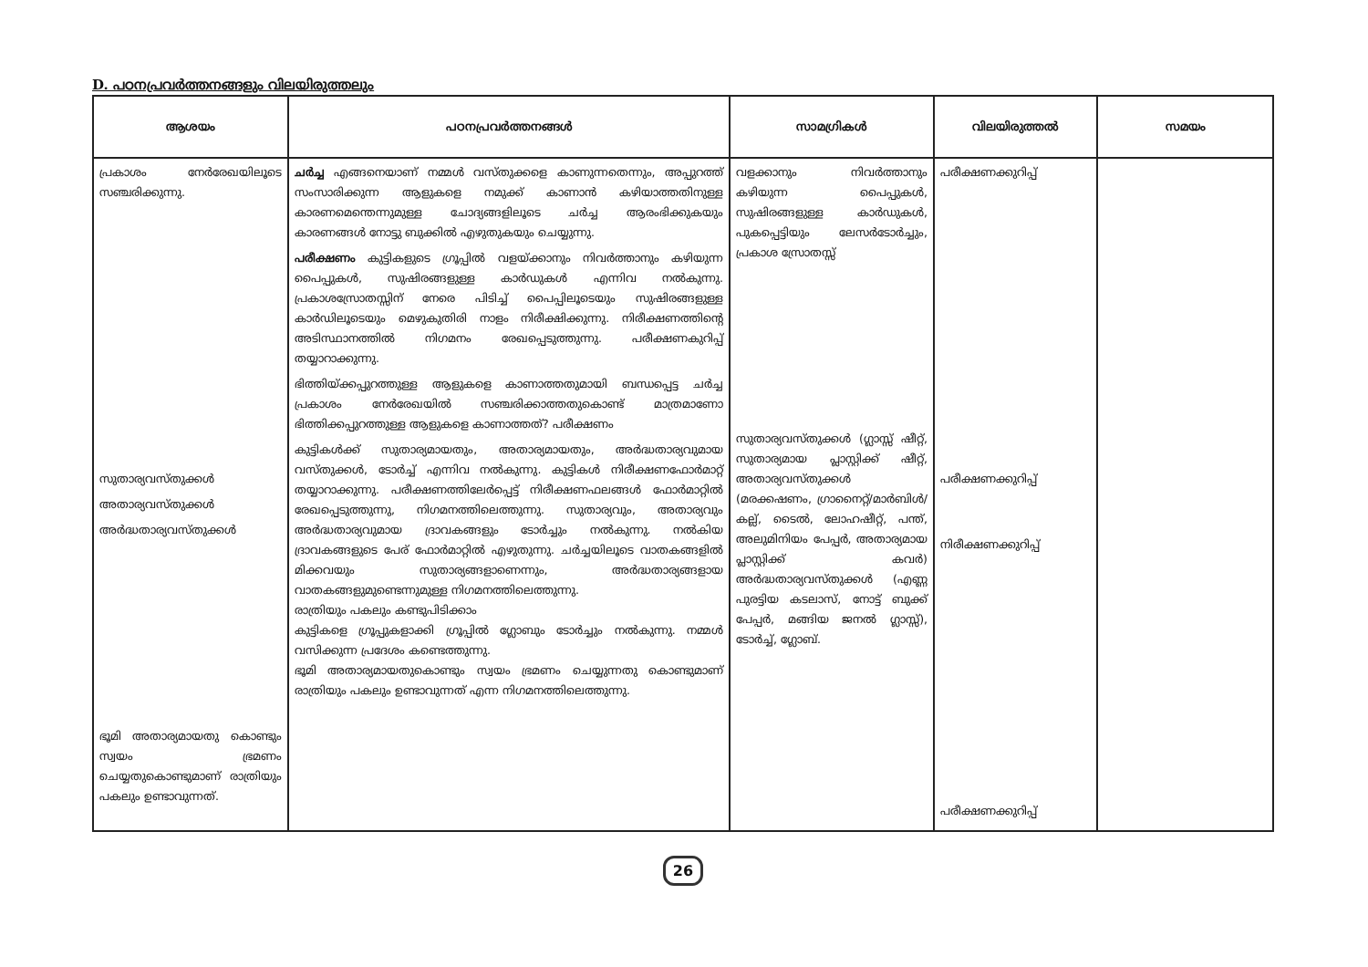D. പഠനപ്രവർത്തനങ്ങളും വിലയിരുത്തലും
| ആശയം | പഠനപ്രവർത്തനങ്ങൾ | സാമഗ്രികൾ | വിലയിരുത്തൽ | സമയം |
| --- | --- | --- | --- | --- |
| പ്രകാശം നേർരേഖയിലൂടെ സഞ്ചരിക്കുന്നു. സുതാര്യവസ്തുക്കൾ അതാര്യവസ്തുക്കൾ അർദ്ധതാര്യവസ്തുക്കൾ ഭൂമി അതാര്യമായതു കൊണ്ടും സ്വയം ഭ്രമണം ചെയ്യതുകൊണ്ടുമാണ് രാത്രിയും പകലും ഉണ്ടാവുന്നത്. | ചർച്ച എങ്ങനെയാണ് നമ്മൾ വസ്തുക്കളെ കാണുന്നതെന്നും, അപ്പുറത്ത് സംസാരിക്കുന്ന ആളുകളെ നമുക്ക് കാണാൻ കഴിയാത്തതിനുള്ള കാരണമെന്തെന്നുമുള്ള ചോദ്യങ്ങളിലൂടെ ചർച്ച ആരംഭിക്കുകയും കാരണങ്ങൾ നോട്ടു ബുക്കിൽ എഴുതുകയും ചെയ്യുന്നു. പരീക്ഷണം കുട്ടികളുടെ ഗ്രൂപ്പിൽ വളയ്ക്കാനും നിവർത്താനും കഴിയുന്ന പൈപ്പുകൾ, സുഷിരങ്ങളുള്ള കാർഡുകൾ എന്നിവ നൽകുന്നു. പ്രകാശസ്രോതസ്സിന് നേരെ പിടിച്ച് പൈപ്പിലൂടെയും സുഷിരങ്ങളുള്ള കാർഡിലൂടെയും മെഴുകുതിരി നാളം നിരീക്ഷിക്കുന്നു. നിരീക്ഷണത്തിന്റെ അടിസ്ഥാനത്തിൽ നിഗമനം രേഖപ്പെടുത്തുന്നു. പരീക്ഷണകുറിപ്പ് തയ്യാറാക്കുന്നു. ഭിത്തിയ്ക്കപ്പുറത്തുള്ള ആളുകളെ കാണാത്തതുമായി ബന്ധപ്പെട്ട ചർച്ച പ്രകാശം നേർരേഖയിൽ സഞ്ചരിക്കാത്തതുകൊണ്ട് മാത്രമാണോ ഭിത്തിക്കപ്പുറത്തുള്ള ആളുകളെ കാണാത്തത്? പരീക്ഷണം കുട്ടികൾക്ക് സുതാര്യമായതും, അതാര്യമായതും, അർദ്ധതാര്യവുമായ വസ്തുക്കൾ, ടോർച്ച് എന്നിവ നൽകുന്നു. കുട്ടികൾ നിരീക്ഷണഫോർമാറ്റ് തയ്യാറാക്കുന്നു. പരീക്ഷണത്തിലേർപ്പെട്ട് നിരീക്ഷണഫലങ്ങൾ ഫോർമാറ്റിൽ രേഖപ്പെടുത്തുന്നു, നിഗമനത്തിലെത്തുന്നു. സുതാര്യവും, അതാര്യവും അർദ്ധതാര്യവുമായ ദ്രാവകങ്ങളും ടോർച്ചും നൽകുന്നു. നൽകിയ ദ്രാവകങ്ങളുടെ പേര് ഫോർമാറ്റിൽ എഴുതുന്നു. ചർച്ചയിലൂടെ വാതകങ്ങളിൽ മിക്കവയും സുതാര്യങ്ങളാണെന്നും, അർദ്ധതാര്യങ്ങളായ വാതകങ്ങളുമുണ്ടെന്നുമുള്ള നിഗമനത്തിലെത്തുന്നു. രാത്രിയും പകലും കണ്ടുപിടിക്കാം കുട്ടികളെ ഗ്രൂപ്പുകളാക്കി ഗ്രൂപ്പിൽ ഗ്ലോബും ടോർച്ചും നൽകുന്നു. നമ്മൾ വസിക്കുന്ന പ്രദേശം കണ്ടെത്തുന്നു. ഭൂമി അതാര്യമായതുകൊണ്ടും സ്വയം ഭ്രമണം ചെയ്യുന്നതു കൊണ്ടുമാണ് രാത്രിയും പകലും ഉണ്ടാവുന്നത് എന്ന നിഗമനത്തിലെത്തുന്നു. | വളക്കാനും നിവർത്താനും കഴിയുന്ന പൈപ്പുകൾ, സുഷിരങ്ങളുള്ള കാർഡുകൾ, പുകപ്പെട്ടിയും ലേസർടോർച്ചും, പ്രകാശ സ്രോതസ്സ് സുതാര്യവസ്തുക്കൾ (ഗ്ലാസ്സ് ഷീറ്റ്, സുതാര്യമായ പ്ലാസ്റ്റിക്ക് ഷീറ്റ്, അതാര്യവസ്തുക്കൾ (മരക്കഷണം, ഗ്രാനൈറ്റ്/മാർബിൾ/കല്ല്, ടൈൽ, ലോഹഷീറ്റ്, പന്ത്, അലുമിനിയം പേപ്പർ, അതാര്യമായ പ്ലാസ്റ്റിക്ക് കവർ) അർദ്ധതാര്യവസ്തുക്കൾ (എണ്ണ പുരട്ടിയ കടലാസ്, നോട്ട് ബുക്ക് പേപ്പർ, മങ്ങിയ ജനൽ ഗ്ലാസ്സ്), ടോർച്ച്, ഗ്ലോബ്. | പരീക്ഷണക്കുറിപ്പ് പരീക്ഷണക്കുറിപ്പ് നിരീക്ഷണക്കുറിപ്പ് പരീക്ഷണക്കുറിപ്പ് | |
26